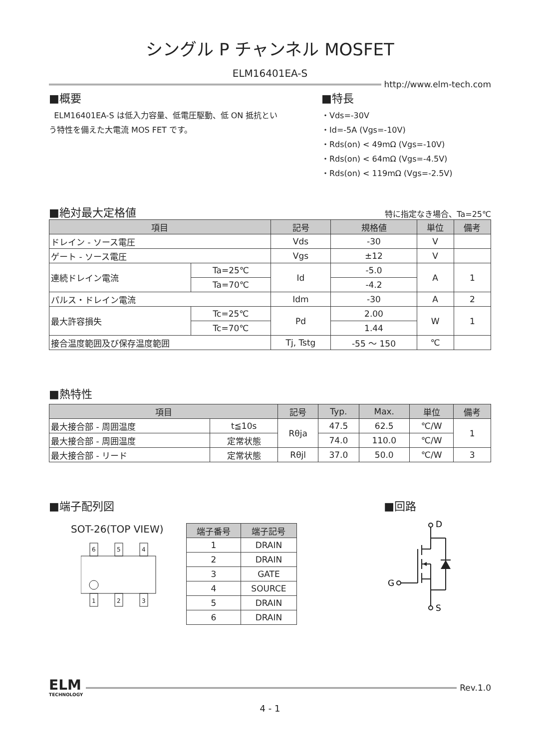シングル P チャンネル MOSFET
ELM16401EA-S
http://www.elm-tech.com
■概要
ELM16401EA-S は低入力容量、低電圧駆動、低 ON 抵抗という特性を備えた大電流 MOS FET です。
■特長
・Vds=-30V
・Id=-5A (Vgs=-10V)
・Rds(on) < 49mΩ (Vgs=-10V)
・Rds(on) < 64mΩ (Vgs=-4.5V)
・Rds(on) < 119mΩ (Vgs=-2.5V)
■絶対最大定格値
特に指定なき場合、Ta=25℃
| 項目 | | 記号 | 規格値 | 単位 | 備考 |
| --- | --- | --- | --- | --- | --- |
| ドレイン - ソース電圧 | | Vds | -30 | V | |
| ゲート - ソース電圧 | | Vgs | ±12 | V | |
| 連続ドレイン電流 | Ta=25℃ | Id | -5.0 | A | 1 |
| | Ta=70℃ | | -4.2 | | |
| パルス・ドレイン電流 | | Idm | -30 | A | 2 |
| 最大許容損失 | Tc=25℃ | Pd | 2.00 | W | 1 |
| | Tc=70℃ | | 1.44 | | |
| 接合温度範囲及び保存温度範囲 | | Tj, Tstg | -55 ～ 150 | ℃ | |
■熱特性
| 項目 | | 記号 | Typ. | Max. | 単位 | 備考 |
| --- | --- | --- | --- | --- | --- | --- |
| 最大接合部 - 周囲温度 | t≦10s | Rθja | 47.5 | 62.5 | ℃/W | 1 |
| 最大接合部 - 周囲温度 | 定常状態 | | 74.0 | 110.0 | ℃/W | |
| 最大接合部 - リード | 定常状態 | Rθjl | 37.0 | 50.0 | ℃/W | 3 |
■端子配列図 ■回路
SOT-26(TOP VIEW)
6
5
4
1
2
3
| 端子番号 | 端子記号 |
| --- | --- |
| 1 | DRAIN |
| 2 | DRAIN |
| 3 | GATE |
| 4 | SOURCE |
| 5 | DRAIN |
| 6 | DRAIN |
D
S
G
ELM
TECHNOLOGY
Rev.1.0
4 - 1